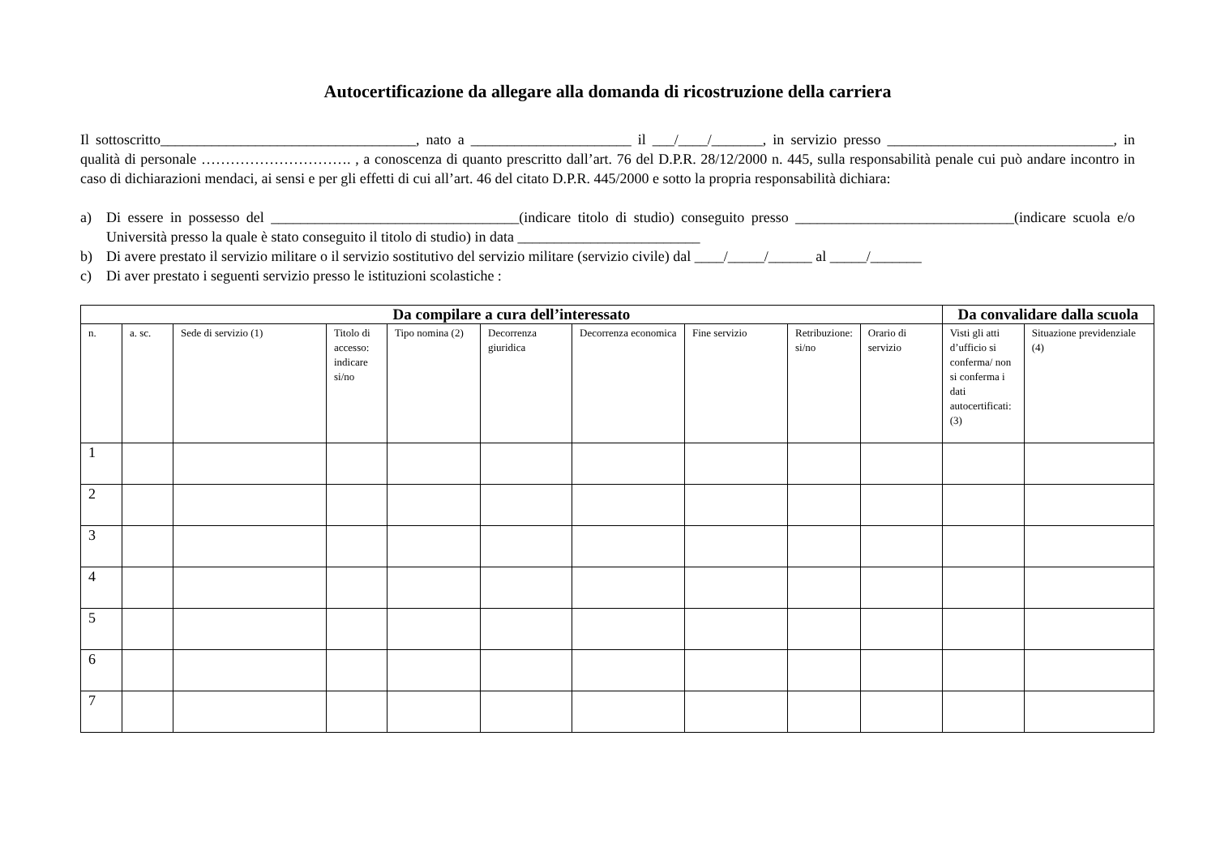Autocertificazione da allegare alla domanda di ricostruzione della carriera
Il sottoscritto___________________________________, nato a ______________________ il ___/____/_______, in servizio presso _______________________________, in qualità di personale …………………………. , a conoscenza di quanto prescritto dall’art. 76 del D.P.R. 28/12/2000 n. 445, sulla responsabilità penale cui può andare incontro in caso di dichiarazioni mendaci, ai sensi e per gli effetti di cui all’art. 46 del citato D.P.R. 445/2000 e sotto la propria responsabilità dichiara:
a) Di essere in possesso del __________________________________(indicare titolo di studio) conseguito presso ______________________________(indicare scuola e/o Università presso la quale è stato conseguito il titolo di studio) in data _________________________
b) Di avere prestato il servizio militare o il servizio sostitutivo del servizio militare (servizio civile) dal ____/_____/______ al _____/_______
c) Di aver prestato i seguenti servizio presso le istituzioni scolastiche :
| Da compilare a cura dell’interessato | | | | | | | | | | Da convalidare dalla scuola | |
| --- | --- | --- | --- | --- | --- | --- | --- | --- | --- | --- | --- |
| n. | a. sc. | Sede di servizio (1) | Titolo di accesso: indicare si/no | Tipo nomina (2) | Decorrenza giuridica | Decorrenza economica | Fine servizio | Retribuzione: si/no | Orario di servizio | Visti gli atti d’ufficio si conferma/ non si conferma i dati autocertificati: (3) | Situazione previdenziale (4) |
| 1 | | | | | | | | | | | |
| 2 | | | | | | | | | | | |
| 3 | | | | | | | | | | | |
| 4 | | | | | | | | | | | |
| 5 | | | | | | | | | | | |
| 6 | | | | | | | | | | | |
| 7 | | | | | | | | | | | |